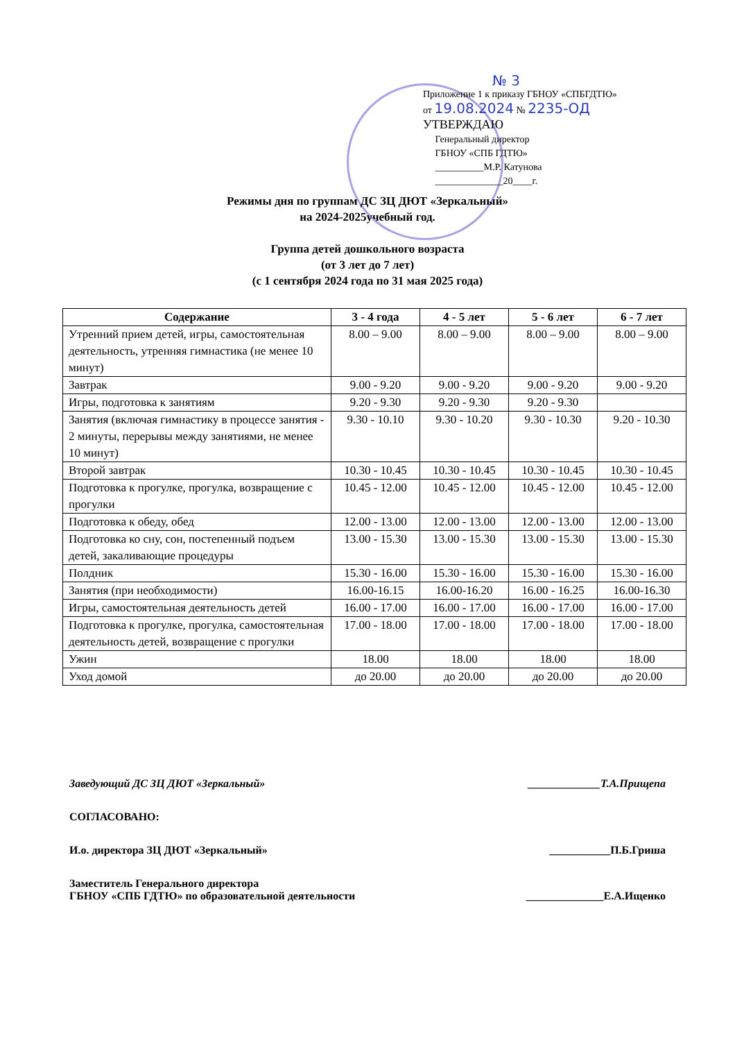№ 3
Приложение 1 к приказу ГБНОУ «СПБГДТЮ»
от 19.08.2024 № 2235-ОД
УТВЕРЖДАЮ
Генеральный директор
ГБНОУ «СПБ ГДТЮ»
__________М.Р. Катунова
______________20____г.
Режимы дня по группам ДС ЗЦ ДЮТ «Зеркальный»
на 2024-2025учебный год.
Группа детей дошкольного возраста
(от 3 лет до 7 лет)
(с 1 сентября 2024 года по 31 мая 2025 года)
| Содержание | 3 - 4 года | 4 - 5 лет | 5 - 6 лет | 6 - 7 лет |
| --- | --- | --- | --- | --- |
| Утренний прием детей, игры, самостоятельная деятельность, утренняя гимнастика (не менее 10 минут) | 8.00 – 9.00 | 8.00 – 9.00 | 8.00 – 9.00 | 8.00 – 9.00 |
| Завтрак | 9.00 - 9.20 | 9.00 - 9.20 | 9.00 - 9.20 | 9.00 - 9.20 |
| Игры, подготовка к занятиям | 9.20 - 9.30 | 9.20 - 9.30 | 9.20 - 9.30 | |
| Занятия (включая гимнастику в процессе занятия - 2 минуты, перерывы между занятиями, не менее 10 минут) | 9.30 - 10.10 | 9.30 - 10.20 | 9.30 - 10.30 | 9.20 - 10.30 |
| Второй завтрак | 10.30 - 10.45 | 10.30 - 10.45 | 10.30 - 10.45 | 10.30 - 10.45 |
| Подготовка к прогулке, прогулка, возвращение с прогулки | 10.45 - 12.00 | 10.45 - 12.00 | 10.45 - 12.00 | 10.45 - 12.00 |
| Подготовка к обеду, обед | 12.00 - 13.00 | 12.00 - 13.00 | 12.00 - 13.00 | 12.00 - 13.00 |
| Подготовка ко сну, сон, постепенный подъем детей, закаливающие процедуры | 13.00 - 15.30 | 13.00 - 15.30 | 13.00 - 15.30 | 13.00 - 15.30 |
| Полдник | 15.30 - 16.00 | 15.30 - 16.00 | 15.30 - 16.00 | 15.30 - 16.00 |
| Занятия (при необходимости) | 16.00-16.15 | 16.00-16.20 | 16.00 - 16.25 | 16.00-16.30 |
| Игры, самостоятельная деятельность детей | 16.00 - 17.00 | 16.00 - 17.00 | 16.00 - 17.00 | 16.00 - 17.00 |
| Подготовка к прогулке, прогулка, самостоятельная деятельность детей, возвращение с прогулки | 17.00 - 18.00 | 17.00 - 18.00 | 17.00 - 18.00 | 17.00 - 18.00 |
| Ужин | 18.00 | 18.00 | 18.00 | 18.00 |
| Уход домой | до 20.00 | до 20.00 | до 20.00 | до 20.00 |
Заведующий ДС ЗЦ ДЮТ «Зеркальный» _____________Т.А.Прищепа
СОГЛАСОВАНО:
И.о. директора ЗЦ ДЮТ «Зеркальный» ___________П.Б.Гриша
Заместитель Генерального директора
ГБНОУ «СПБ ГДТЮ» по образовательной деятельности ______________Е.А.Ищенко